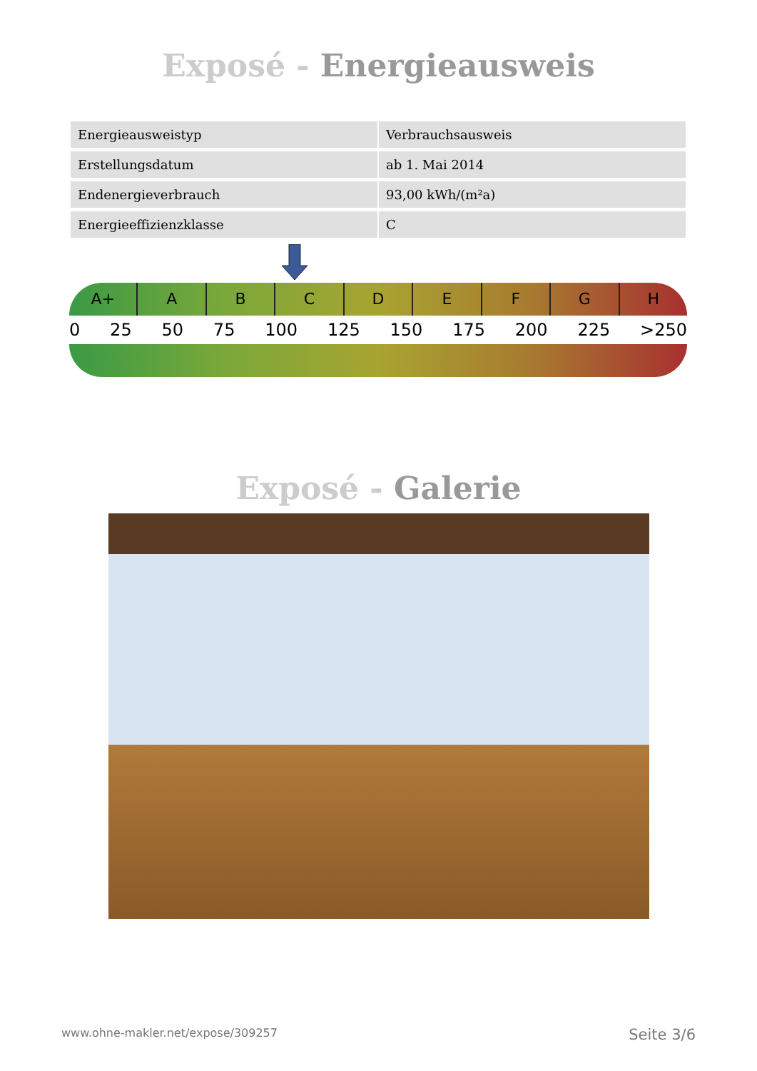Exposé - Energieausweis
| Energieausweistyp | Verbrauchsausweis |
| Erstellungsdatum | ab 1. Mai 2014 |
| Endenergieverbrauch | 93,00 kWh/(m²a) |
| Energieeffizienzklasse | C |
A+ ABCDEFGH
0 25 50 75 100 125 150 175 200 225 >250
Exposé - Galerie
www.ohne-makler.net/expose/309257 Seite 3/6